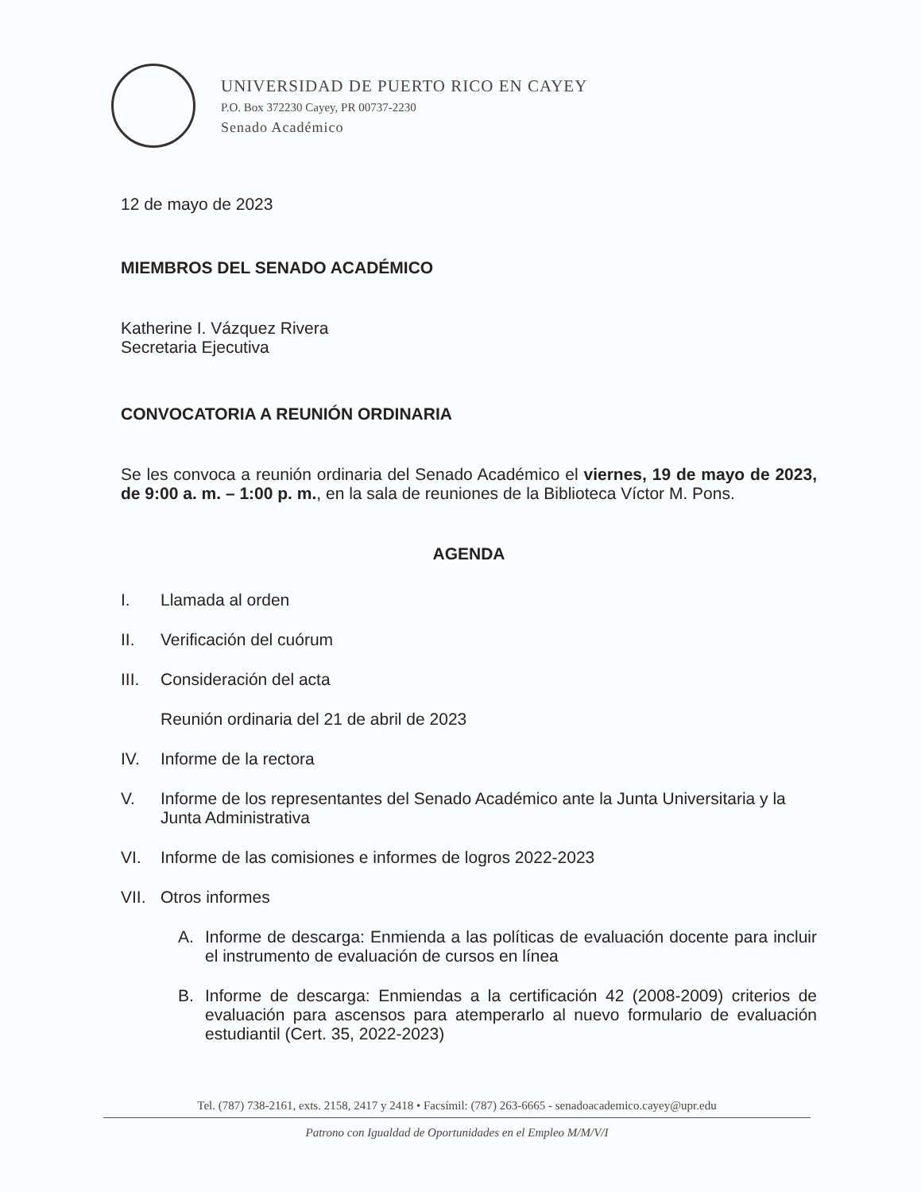UNIVERSIDAD DE PUERTO RICO EN CAYEY
P.O. Box 372230 Cayey, PR 00737-2230
Senado Académico
12 de mayo de 2023
MIEMBROS DEL SENADO ACADÉMICO
Katherine I. Vázquez Rivera
Secretaria Ejecutiva
CONVOCATORIA A REUNIÓN ORDINARIA
Se les convoca a reunión ordinaria del Senado Académico el viernes, 19 de mayo de 2023, de 9:00 a. m. – 1:00 p. m., en la sala de reuniones de la Biblioteca Víctor M. Pons.
AGENDA
I. Llamada al orden
II. Verificación del cuórum
III. Consideración del acta
Reunión ordinaria del 21 de abril de 2023
IV. Informe de la rectora
V. Informe de los representantes del Senado Académico ante la Junta Universitaria y la Junta Administrativa
VI. Informe de las comisiones e informes de logros 2022-2023
VII. Otros informes
A. Informe de descarga: Enmienda a las políticas de evaluación docente para incluir el instrumento de evaluación de cursos en línea
B. Informe de descarga: Enmiendas a la certificación 42 (2008-2009) criterios de evaluación para ascensos para atemperarlo al nuevo formulario de evaluación estudiantil (Cert. 35, 2022-2023)
Tel. (787) 738-2161, exts. 2158, 2417 y 2418 • Facsímil: (787) 263-6665 - senadoacademico.cayey@upr.edu
Patrono con Igualdad de Oportunidades en el Empleo M/M/V/I